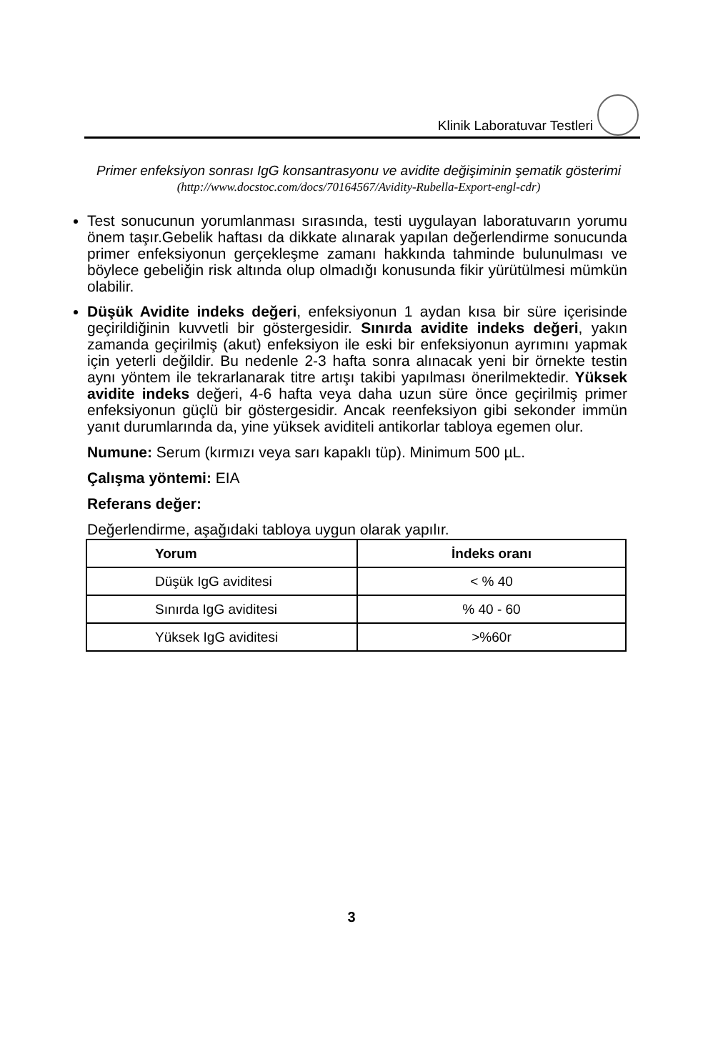Klinik Laboratuvar Testleri
Primer enfeksiyon sonrası IgG konsantrasyonu ve avidite değişiminin şematik gösterimi (http://www.docstoc.com/docs/70164567/Avidity-Rubella-Export-engl-cdr)
Test sonucunun yorumlanması sırasında, testi uygulayan laboratuvarın yorumu önem taşır.Gebelik haftası da dikkate alınarak yapılan değerlendirme sonucunda primer enfeksiyonun gerçekleşme zamanı hakkında tahminde bulunulması ve böylece gebeliğin risk altında olup olmadığı konusunda fikir yürütülmesi mümkün olabilir.
Düşük Avidite indeks değeri, enfeksiyonun 1 aydan kısa bir süre içerisinde geçirildiğinin kuvvetli bir göstergesidir. Sınırda avidite indeks değeri, yakın zamanda geçirilmiş (akut) enfeksiyon ile eski bir enfeksiyonun ayrımını yapmak için yeterli değildir. Bu nedenle 2-3 hafta sonra alınacak yeni bir örnekte testin aynı yöntem ile tekrarlanarak titre artışı takibi yapılması önerilmektedir. Yüksek avidite indeks değeri, 4-6 hafta veya daha uzun süre önce geçirilmiş primer enfeksiyonun güçlü bir göstergesidir. Ancak reenfeksiyon gibi sekonder immün yanıt durumlarında da, yine yüksek aviditeli antikorlar tabloya egemen olur.
Numune: Serum (kırmızı veya sarı kapaklı tüp). Minimum 500 µL.
Çalışma yöntemi: EIA
Referans değer:
Değerlendirme, aşağıdaki tabloya uygun olarak yapılır.
| Yorum | İndeks oranı |
| --- | --- |
| Düşük IgG aviditesi | < % 40 |
| Sınırda IgG aviditesi | % 40 - 60 |
| Yüksek IgG aviditesi | >%60r |
3